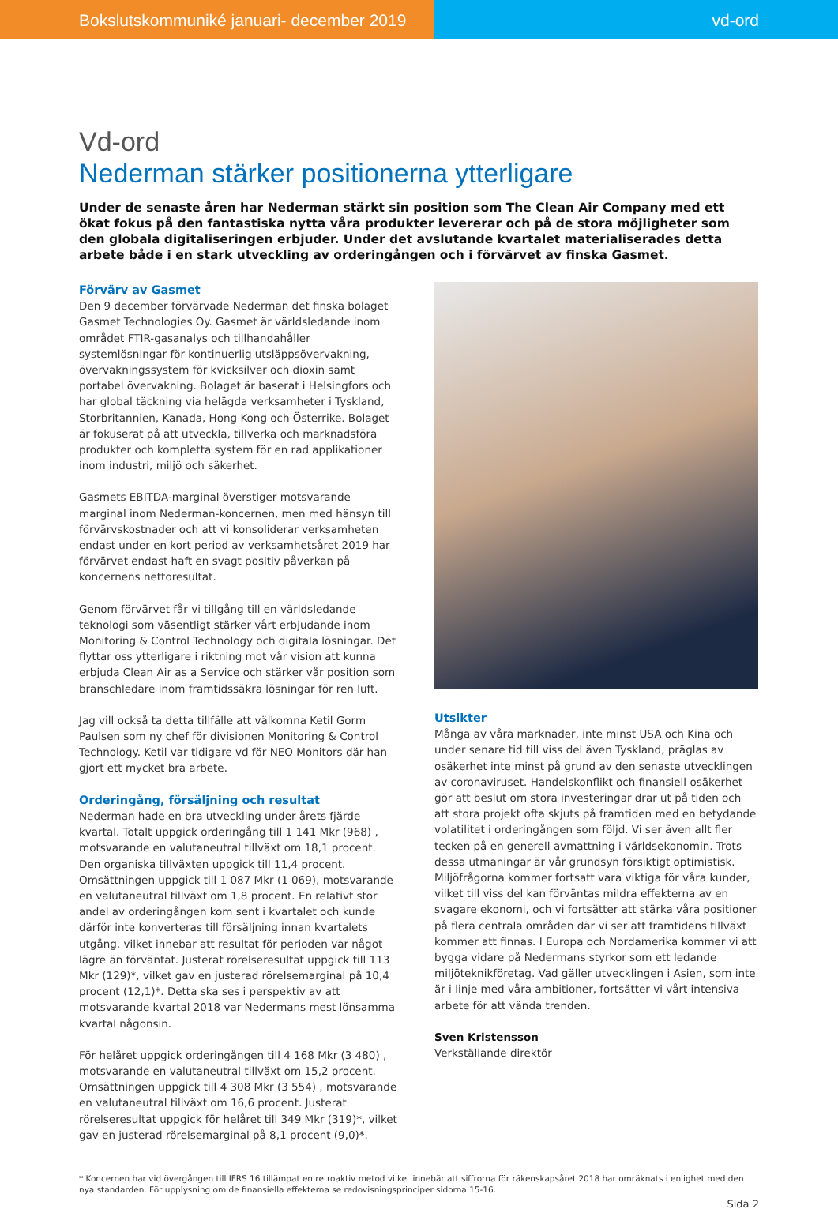Bokslutskommuniké januari- december 2019 vd-ord
Vd-ord
Nederman stärker positionerna ytterligare
Under de senaste åren har Nederman stärkt sin position som The Clean Air Company med ett ökat fokus på den fantastiska nytta våra produkter levererar och på de stora möjligheter som den globala digitaliseringen erbjuder. Under det avslutande kvartalet materialiserades detta arbete både i en stark utveckling av orderingången och i förvärvet av finska Gasmet.
Förvärv av Gasmet
Den 9 december förvärvade Nederman det finska bolaget Gasmet Technologies Oy. Gasmet är världsledande inom området FTIR-gasanalys och tillhandahåller systemlösningar för kontinuerlig utsläppsövervakning, övervakningssystem för kvicksilver och dioxin samt portabel övervakning. Bolaget är baserat i Helsingfors och har global täckning via helägda verksamheter i Tyskland, Storbritannien, Kanada, Hong Kong och Österrike. Bolaget är fokuserat på att utveckla, tillverka och marknadsföra produkter och kompletta system för en rad applikationer inom industri, miljö och säkerhet.
Gasmets EBITDA-marginal överstiger motsvarande marginal inom Nederman-koncernen, men med hänsyn till förvärvskostnader och att vi konsoliderar verksamheten endast under en kort period av verksamhetsåret 2019 har förvärvet endast haft en svagt positiv påverkan på koncernens nettoresultat.
Genom förvärvet får vi tillgång till en världsledande teknologi som väsentligt stärker vårt erbjudande inom Monitoring & Control Technology och digitala lösningar. Det flyttar oss ytterligare i riktning mot vår vision att kunna erbjuda Clean Air as a Service och stärker vår position som branschledare inom framtidssäkra lösningar för ren luft.
Jag vill också ta detta tillfälle att välkomna Ketil Gorm Paulsen som ny chef för divisionen Monitoring & Control Technology. Ketil var tidigare vd för NEO Monitors där han gjort ett mycket bra arbete.
Orderingång, försäljning och resultat
Nederman hade en bra utveckling under årets fjärde kvartal. Totalt uppgick orderingång till 1 141 Mkr (968) , motsvarande en valutaneutral tillväxt om 18,1 procent. Den organiska tillväxten uppgick till 11,4 procent. Omsättningen uppgick till 1 087 Mkr (1 069), motsvarande en valutaneutral tillväxt om 1,8 procent. En relativt stor andel av orderingången kom sent i kvartalet och kunde därför inte konverteras till försäljning innan kvartalets utgång, vilket innebar att resultat för perioden var något lägre än förväntat. Justerat rörelseresultat uppgick till 113 Mkr (129)*, vilket gav en justerad rörelsemarginal på 10,4 procent (12,1)*. Detta ska ses i perspektiv av att motsvarande kvartal 2018 var Nedermans mest lönsamma kvartal någonsin.
För helåret uppgick orderingången till 4 168 Mkr (3 480) , motsvarande en valutaneutral tillväxt om 15,2 procent. Omsättningen uppgick till 4 308 Mkr (3 554) , motsvarande en valutaneutral tillväxt om 16,6 procent. Justerat rörelseresultat uppgick för helåret till 349 Mkr (319)*, vilket gav en justerad rörelsemarginal på 8,1 procent (9,0)*.
Utsikter
Många av våra marknader, inte minst USA och Kina och under senare tid till viss del även Tyskland, präglas av osäkerhet inte minst på grund av den senaste utvecklingen av coronaviruset. Handelskonflikt och finansiell osäkerhet gör att beslut om stora investeringar drar ut på tiden och att stora projekt ofta skjuts på framtiden med en betydande volatilitet i orderingången som följd. Vi ser även allt fler tecken på en generell avmattning i världsekonomin. Trots dessa utmaningar är vår grundsyn försiktigt optimistisk. Miljöfrågorna kommer fortsatt vara viktiga för våra kunder, vilket till viss del kan förväntas mildra effekterna av en svagare ekonomi, och vi fortsätter att stärka våra positioner på flera centrala områden där vi ser att framtidens tillväxt kommer att finnas. I Europa och Nordamerika kommer vi att bygga vidare på Nedermans styrkor som ett ledande miljöteknikföretag. Vad gäller utvecklingen i Asien, som inte är i linje med våra ambitioner, fortsätter vi vårt intensiva arbete för att vända trenden.
Sven Kristensson
Verkställande direktör
* Koncernen har vid övergången till IFRS 16 tillämpat en retroaktiv metod vilket innebär att siffrorna för räkenskapsåret 2018 har omräknats i enlighet med den nya standarden. För upplysning om de finansiella effekterna se redovisningsprinciper sidorna 15-16.
Sida 2